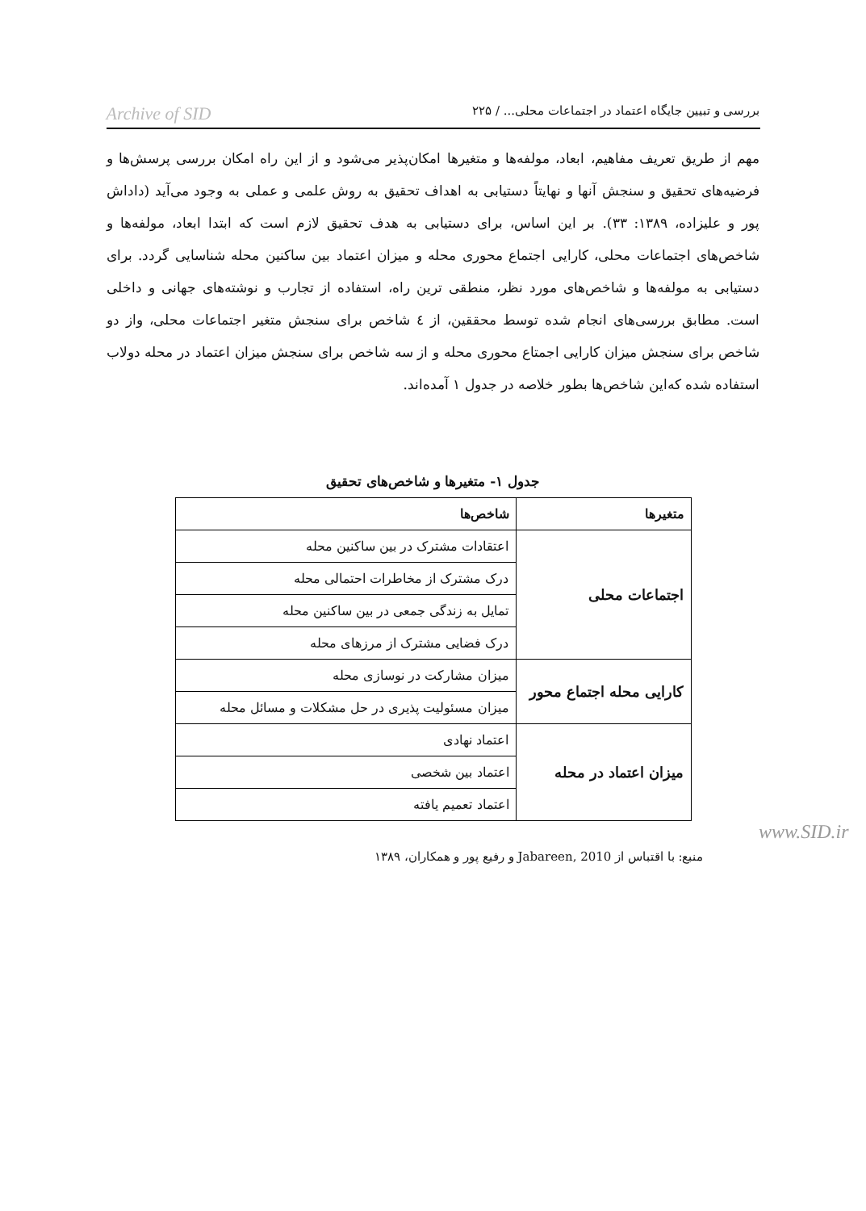بررسی و تبیین جایگاه اعتماد در اجتماعات محلی... / ۲۲۵ Archive of SID
مهم از طریق تعریف مفاهیم، ابعاد، مولفه‌ها و متغیرها امکان‌پذیر می‌شود و از این راه امکان بررسی پرسش‌ها و فرضیه‌های تحقیق و سنجش آنها و نهایتاً دستیابی به اهداف تحقیق به روش علمی و عملی به وجود می‌آید (داداش پور و علیزاده، ۱۳۸۹: ۳۳). بر این اساس، برای دستیابی به هدف تحقیق لازم است که ابتدا ابعاد، مولفه‌ها و شاخص‌های اجتماعات محلی، کارایی اجتماع محوری محله و میزان اعتماد بین ساکنین محله شناسایی گردد. برای دستیابی به مولفه‌ها و شاخص‌های مورد نظر، منطقی ترین راه، استفاده از تجارب و نوشته‌های جهانی و داخلی است. مطابق بررسی‌های انجام شده توسط محققین، از ٤ شاخص برای سنجش متغیر اجتماعات محلی، واز دو شاخص برای سنجش میزان کارایی اجمتاع محوری محله و از سه شاخص برای سنجش میزان اعتماد در محله دولاب استفاده شده که‌این شاخص‌ها بطور خلاصه در جدول ۱ آمده‌اند.
جدول ۱- متغیرها و شاخص‌های تحقیق
| متغیرها | شاخص‌ها |
| --- | --- |
| اجتماعات محلی | اعتقادات مشترک در بین ساکنین محله |
| | درک مشترک از مخاطرات احتمالی محله |
| | تمایل به زندگی جمعی در بین ساکنین محله |
| | درک فضایی مشترک از مرزهای محله |
| کارایی محله اجتماع محور | میزان مشارکت در نوسازی محله |
| | میزان مسئولیت پذیری در حل مشکلات و مسائل محله |
| میزان اعتماد در محله | اعتماد نهادی |
| | اعتماد بین شخصی |
| | اعتماد تعمیم یافته |
www.SID.ir
منبع: با اقتباس از Jabareen, 2010 و رفیع پور و همکاران، ۱۳۸۹